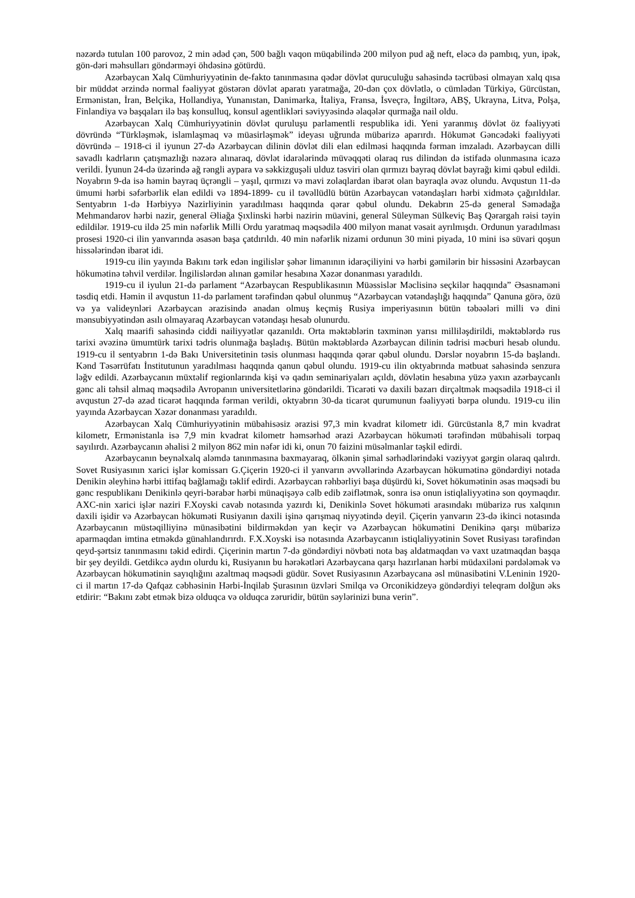nəzərdə tutulan 100 parovoz, 2 min ədəd çən, 500 bağlı vaqon müqabilində 200 milyon pud ağ neft, eləcə də pambıq, yun, ipək, gön-dəri məhsulları göndərməyi öhdəsinə götürdü.
Azərbaycan Xalq Cümhuriyyətinin de-fakto tanınmasına qədər dövlət quruculuğu sahəsində təcrübəsi olmayan xalq qısa bir müddət ərzində normal fəaliyyət göstərən dövlət aparatı yaratmağa, 20-dən çox dövlətlə, o cümlədən Türkiyə, Gürcüstan, Ermənistan, İran, Belçika, Hollandiya, Yunanıstan, Danimarka, İtaliya, Fransa, İsveçrə, İngiltərə, ABŞ, Ukrayna, Litva, Polşa, Finlandiya və başqaları ilə baş konsulluq, konsul agentlikləri səviyyəsində əlaqələr qurmağa nail oldu.
Azərbaycan Xalq Cümhuriyyətinin dövlət quruluşu parlamentli respublika idi. Yeni yaranmış dövlət öz fəaliyyəti dövründə “Türkləşmək, islamlaşmaq və müasirləşmək” ideyası uğrunda mübarizə aparırdı. Hökumət Gəncədəki fəaliyyəti dövründə – 1918-ci il iyunun 27-də Azərbaycan dilinin dövlət dili elan edilməsi haqqında fərman imzaladı. Azərbaycan dilli savadlı kadrların çatışmazlığı nəzərə alınaraq, dövlət idarələrində müvəqqəti olaraq rus dilindən də istifadə olunmasına icazə verildi. İyunun 24-də üzərində ağ rəngli aypara və səkkizguşəli ulduz təsviri olan qırmızı bayraq dövlət bayrağı kimi qəbul edildi. Noyabrın 9-da isə həmin bayraq üçrəngli – yaşıl, qırmızı və mavi zolaqlardan ibarət olan bayraqla əvəz olundu. Avqustun 11-də ümumi hərbi səfərbərlik elan edildi və 1894-1899- cu il təvəllüdlü bütün Azərbaycan vətəndaşları hərbi xidmətə çağırıldılar. Sentyabrın 1-də Hərbiyyə Nazirliyinin yaradılması haqqında qərar qəbul olundu. Dekabrın 25-də general Səmədağa Mehmandarov hərbi nazir, general Əliağa Şıxlinski hərbi nazirin müavini, general Süleyman Sülkeviç Baş Qərargah rəisi təyin edildilər. 1919-cu ildə 25 min nəfərlik Milli Ordu yaratmaq məqsədilə 400 milyon manat vəsait ayrılmışdı. Ordunun yaradılması prosesi 1920-ci ilin yanvarında əsasən başa çatdırıldı. 40 min nəfərlik nizami ordunun 30 mini piyada, 10 mini isə süvari qoşun hissələrindən ibarət idi.
1919-cu ilin yayında Bakını tərk edən ingilislər şəhər limanının idarəçiliyini və hərbi gəmilərin bir hissəsini Azərbaycan hökumətinə təhvil verdilər. İngilislərdən alınan gəmilər hesabına Xəzər donanması yaradıldı.
1919-cu il iyulun 21-də parlament “Azərbaycan Respublikasının Müəssislər Məclisinə seçkilər haqqında” Əsasnaməni təsdiq etdi. Həmin il avqustun 11-də parlament tərəfindən qəbul olunmuş “Azərbaycan vətəndaşlığı haqqında” Qanuna görə, özü və ya valideynləri Azərbaycan ərazisində anadan olmuş keçmiş Rusiya imperiyasının bütün təbəələri milli və dini mənsubiyyətindən asılı olmayaraq Azərbaycan vətəndaşı hesab olunurdu.
Xalq maarifi sahəsində ciddi nailiyyətlər qazanıldı. Orta məktəblərin təxminən yarısı milliləşdirildi, məktəblərdə rus tarixi əvəzinə ümumtürk tarixi tədris olunmağa başladış. Bütün məktəblərdə Azərbaycan dilinin tədrisi məcburi hesab olundu. 1919-cu il sentyabrın 1-də Bakı Universitetinin təsis olunması haqqında qərar qəbul olundu. Dərslər noyabrın 15-də başlandı. Kənd Təsərrüfatı İnstitutunun yaradılması haqqında qanun qəbul olundu. 1919-cu ilin oktyabrında mətbuat sahəsində senzura ləğv edildi. Azərbaycanın müxtəlif regionlarında kişi və qadın seminariyaları açıldı, dövlətin hesabına yüzə yaxın azərbaycanlı gənc ali təhsil almaq məqsədilə Avropanın universitetlərinə göndərildi. Ticarəti və daxili bazarı dirçəltmək məqsədilə 1918-ci il avqustun 27-də azad ticarət haqqında fərman verildi, oktyabrın 30-da ticarət qurumunun fəaliyyəti bərpa olundu. 1919-cu ilin yayında Azərbaycan Xəzər donanması yaradıldı.
Azərbaycan Xalq Cümhuriyyətinin mübahisəsiz ərazisi 97,3 min kvadrat kilometr idi. Gürcüstanla 8,7 min kvadrat kilometr, Ermənistanla isə 7,9 min kvadrat kilometr həmsərhəd ərazi Azərbaycan hökuməti tərəfindən mübahisəli torpaq sayılırdı. Azərbaycanın əhalisi 2 milyon 862 min nəfər idi ki, onun 70 faizini müsəlmanlar təşkil edirdi.
Azərbaycanın beynəlxalq aləmdə tanınmasına baxmayaraq, ölkənin şimal sərhədlərindəki vəziyyət gərgin olaraq qalırdı. Sovet Rusiyasının xarici işlər komissarı G.Çiçerin 1920-ci il yanvarın əvvəllərində Azərbaycan hökumətinə göndərdiyi notada Denikin əleyhinə hərbi ittifaq bağlamağı təklif edirdi. Azərbaycan rəhbərliyi başa düşürdü ki, Sovet hökumətinin əsas məqsədi bu gənc respublikanı Denikinlə qeyri-bərabər hərbi münaqişəyə cəlb edib zəiflətmək, sonra isə onun istiqlaliyyətinə son qoymaqdır. AXC-nin xarici işlər naziri F.Xoyski cavab notasında yazırdı ki, Denikinlə Sovet hökuməti arasındakı mübarizə rus xalqının daxili işidir və Azərbaycan hökuməti Rusiyanın daxili işinə qarışmaq niyyətində deyil. Çiçerin yanvarın 23-də ikinci notasında Azərbaycanın müstəqilliyinə münasibətini bildirməkdən yan keçir və Azərbaycan hökumətini Denikinə qarşı mübarizə aparmaqdan imtina etməkdə günahlandırırdı. F.X.Xoyski isə notasında Azərbaycanın istiqlaliyyətinin Sovet Rusiyası tərəfindən qeyd-şərtsiz tanınmasını təkid edirdi. Çiçerinin martın 7-də göndərdiyi növbəti nota baş aldatmaqdan və vaxt uzatmaqdan başqa bir şey deyildi. Getdikcə aydın olurdu ki, Rusiyanın bu hərəkətləri Azərbaycana qarşı hazırlanan hərbi müdaxiləni pərdələmək və Azərbaycan hökumətinin sayıqlığını azaltmaq məqsədi güdür. Sovet Rusiyasının Azərbaycana əsl münasibətini V.Leninin 1920-ci il martın 17-də Qafqaz cəbhəsinin Hərbi-İnqilab Şurasının üzvləri Smilqa və Orconikidzeyə göndərdiyi teleqram dolğun əks etdirir: “Bakını zəbt etmək bizə olduqca və olduqca zəruridir, bütün səylərinizi buna verin”.